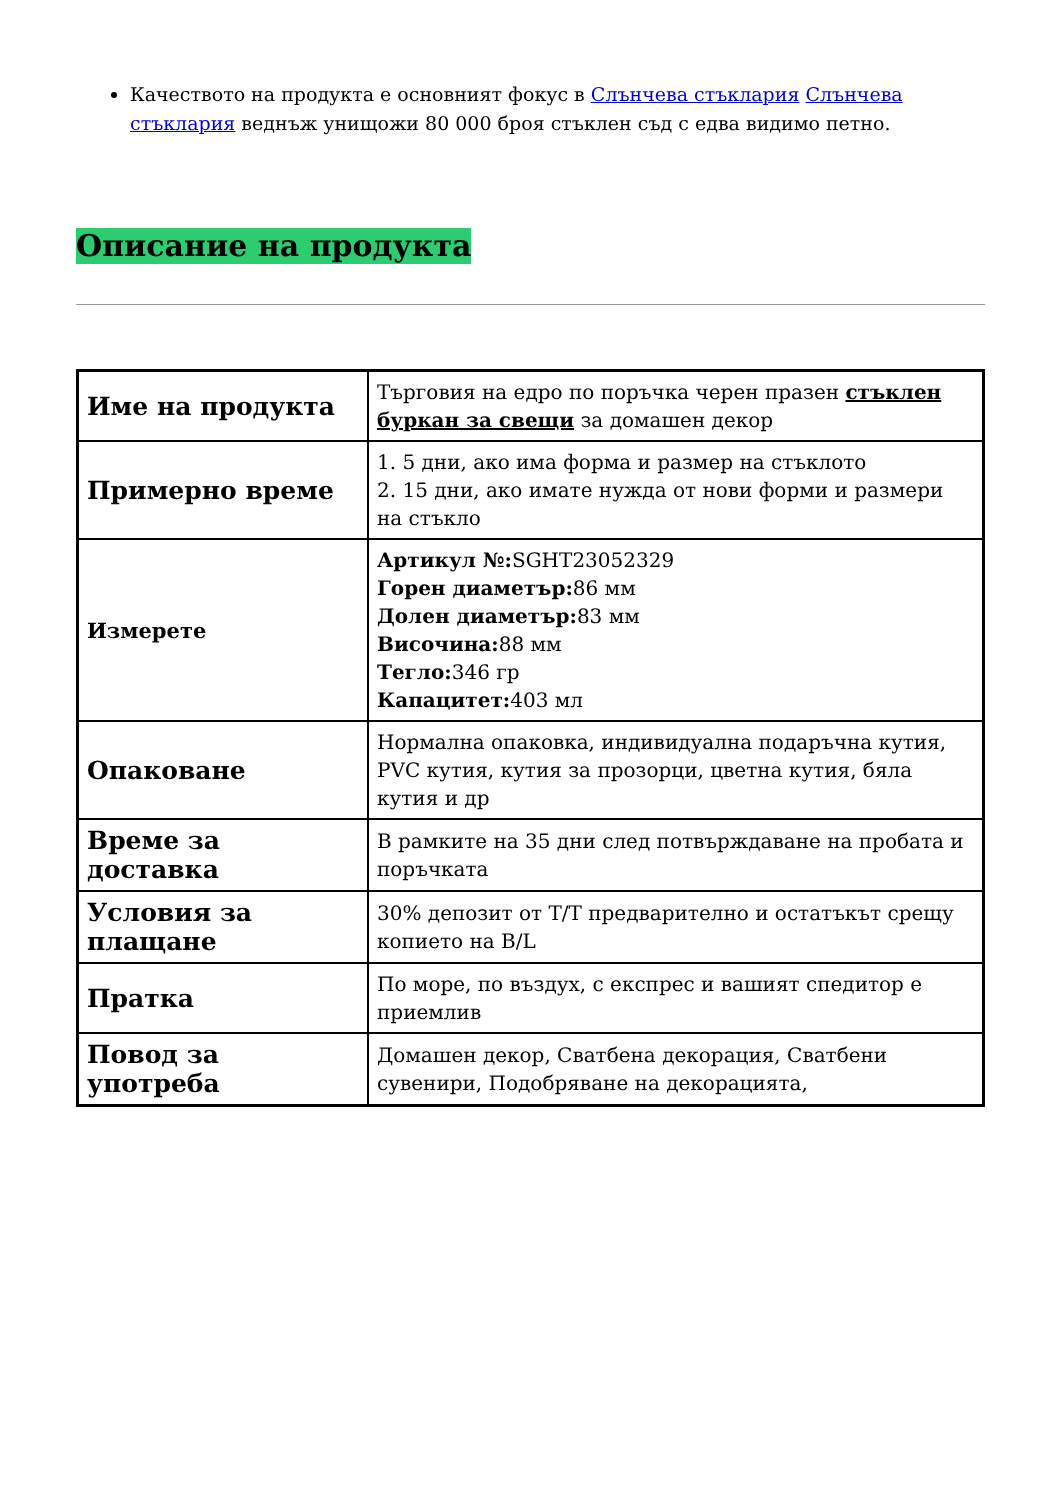Качеството на продукта е основният фокус в Слънчева стъклария Слънчева стъклария веднъж унищожи 80 000 броя стъклен съд с едва видимо петно.
Описание на продукта
| Име на продукта | Търговия на едро по поръчка черен празен стъклен буркан за свещи за домашен декор |
| Примерно време | 1. 5 дни, ако има форма и размер на стъклото 2. 15 дни, ако имате нужда от нови форми и размери на стъкло |
| Измерете | Артикул №: SGHT23052329 Горен диаметър: 86 мм Долен диаметър: 83 мм Височина: 88 мм Тегло: 346 гр Капацитет: 403 мл |
| Опаковане | Нормална опаковка, индивидуална подаръчна кутия, PVC кутия, кутия за прозорци, цветна кутия, бяла кутия и др |
| Време за доставка | В рамките на 35 дни след потвърждаване на пробата и поръчката |
| Условия за плащане | 30% депозит от T/T предварително и остатъкът срещу копието на B/L |
| Пратка | По море, по въздух, с експрес и вашият спедитор е приемлив |
| Повод за употреба | Домашен декор, Сватбена декорация, Сватбени сувенири, Подобряване на декорацията, |